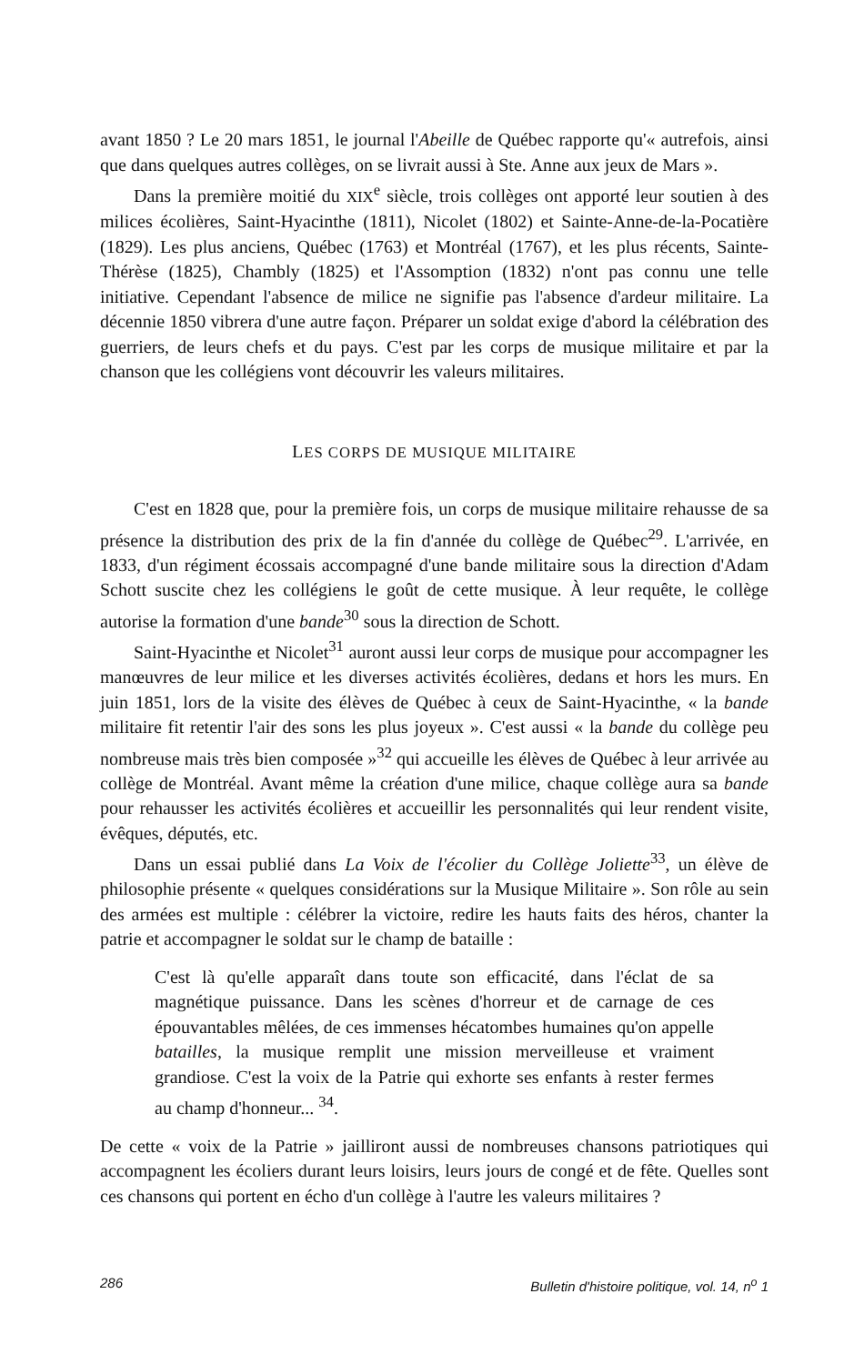avant 1850 ? Le 20 mars 1851, le journal l'Abeille de Québec rapporte qu'« autrefois, ainsi que dans quelques autres collèges, on se livrait aussi à Ste. Anne aux jeux de Mars ».
Dans la première moitié du XIX<sup>e</sup> siècle, trois collèges ont apporté leur soutien à des milices écolières, Saint-Hyacinthe (1811), Nicolet (1802) et Sainte-Anne-de-la-Pocatière (1829). Les plus anciens, Québec (1763) et Montréal (1767), et les plus récents, Sainte-Thérèse (1825), Chambly (1825) et l'Assomption (1832) n'ont pas connu une telle initiative. Cependant l'absence de milice ne signifie pas l'absence d'ardeur militaire. La décennie 1850 vibrera d'une autre façon. Préparer un soldat exige d'abord la célébration des guerriers, de leurs chefs et du pays. C'est par les corps de musique militaire et par la chanson que les collégiens vont découvrir les valeurs militaires.
LES CORPS DE MUSIQUE MILITAIRE
C'est en 1828 que, pour la première fois, un corps de musique militaire rehausse de sa présence la distribution des prix de la fin d'année du collège de Québec<sup>29</sup>. L'arrivée, en 1833, d'un régiment écossais accompagné d'une bande militaire sous la direction d'Adam Schott suscite chez les collégiens le goût de cette musique. À leur requête, le collège autorise la formation d'une bande<sup>30</sup> sous la direction de Schott.
Saint-Hyacinthe et Nicolet<sup>31</sup> auront aussi leur corps de musique pour accompagner les manœuvres de leur milice et les diverses activités écolières, dedans et hors les murs. En juin 1851, lors de la visite des élèves de Québec à ceux de Saint-Hyacinthe, « la bande militaire fit retentir l'air des sons les plus joyeux ». C'est aussi « la bande du collège peu nombreuse mais très bien composée »<sup>32</sup> qui accueille les élèves de Québec à leur arrivée au collège de Montréal. Avant même la création d'une milice, chaque collège aura sa bande pour rehausser les activités écolières et accueillir les personnalités qui leur rendent visite, évêques, députés, etc.
Dans un essai publié dans La Voix de l'écolier du Collège Joliette<sup>33</sup>, un élève de philosophie présente « quelques considérations sur la Musique Militaire ». Son rôle au sein des armées est multiple : célébrer la victoire, redire les hauts faits des héros, chanter la patrie et accompagner le soldat sur le champ de bataille :
C'est là qu'elle apparaît dans toute son efficacité, dans l'éclat de sa magnétique puissance. Dans les scènes d'horreur et de carnage de ces épouvantables mêlées, de ces immenses hécatombes humaines qu'on appelle batailles, la musique remplit une mission merveilleuse et vraiment grandiose. C'est la voix de la Patrie qui exhorte ses enfants à rester fermes au champ d'honneur... <sup>34</sup>.
De cette « voix de la Patrie » jailliront aussi de nombreuses chansons patriotiques qui accompagnent les écoliers durant leurs loisirs, leurs jours de congé et de fête. Quelles sont ces chansons qui portent en écho d'un collège à l'autre les valeurs militaires ?
286 Bulletin d'histoire politique, vol. 14, n<sup>o</sup> 1